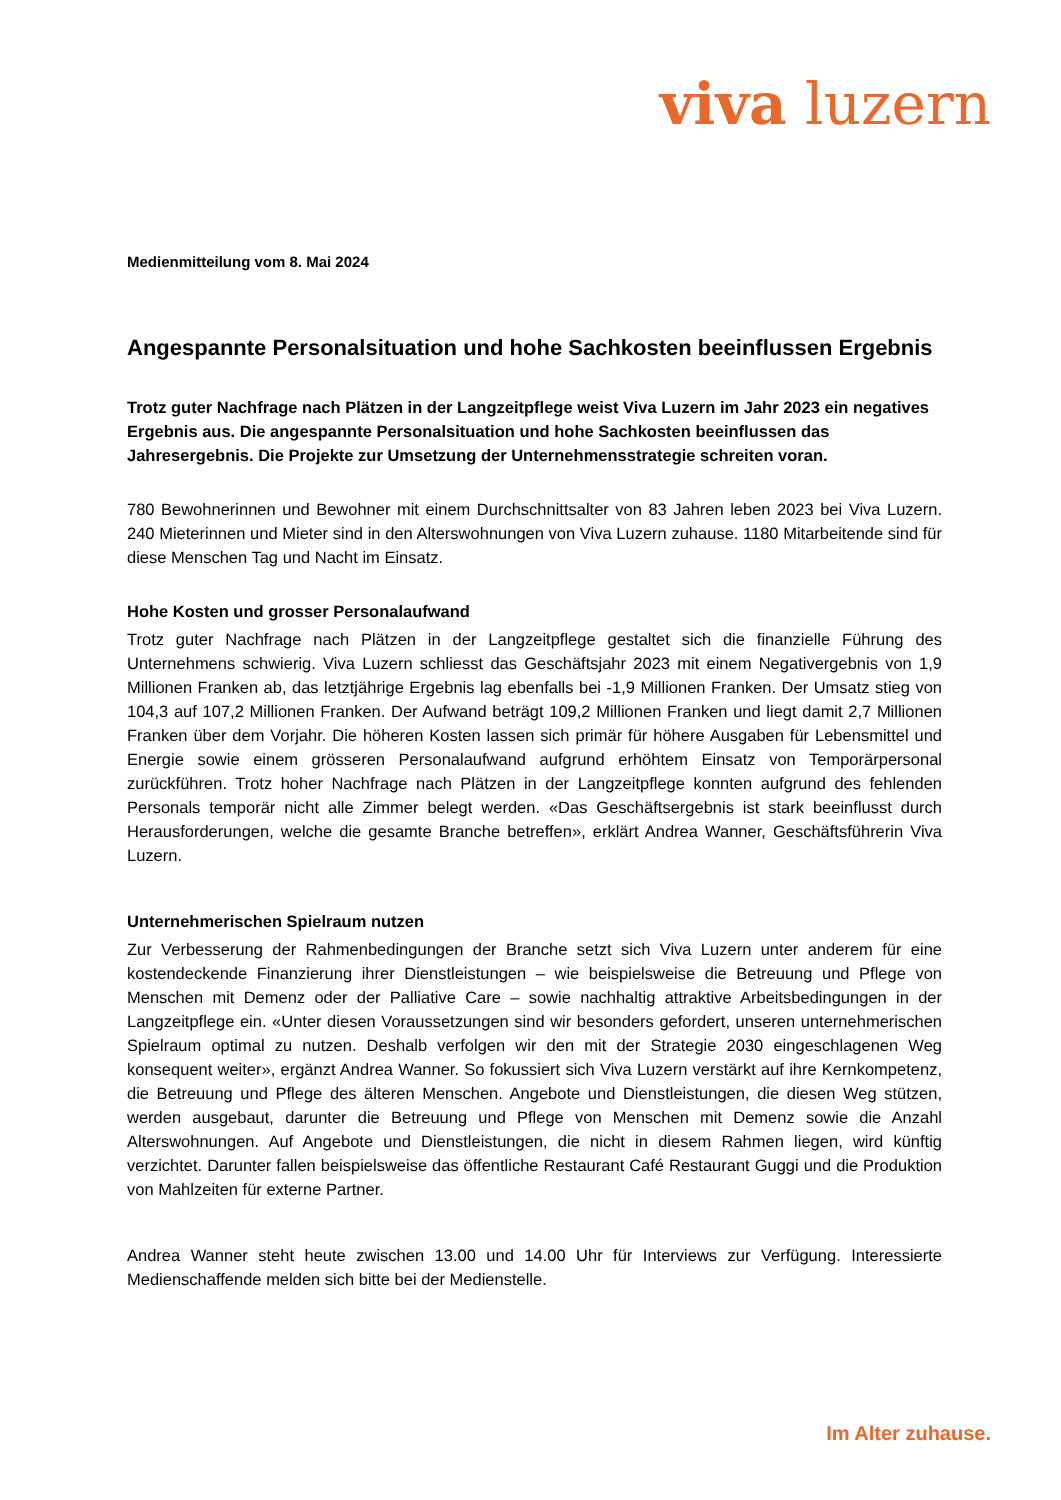viva luzern
Medienmitteilung vom 8. Mai 2024
Angespannte Personalsituation und hohe Sachkosten beeinflussen Ergebnis
Trotz guter Nachfrage nach Plätzen in der Langzeitpflege weist Viva Luzern im Jahr 2023 ein negatives Ergebnis aus. Die angespannte Personalsituation und hohe Sachkosten beeinflussen das Jahresergebnis. Die Projekte zur Umsetzung der Unternehmensstrategie schreiten voran.
780 Bewohnerinnen und Bewohner mit einem Durchschnittsalter von 83 Jahren leben 2023 bei Viva Luzern. 240 Mieterinnen und Mieter sind in den Alterswohnungen von Viva Luzern zuhause. 1180 Mitarbeitende sind für diese Menschen Tag und Nacht im Einsatz.
Hohe Kosten und grosser Personalaufwand
Trotz guter Nachfrage nach Plätzen in der Langzeitpflege gestaltet sich die finanzielle Führung des Unternehmens schwierig. Viva Luzern schliesst das Geschäftsjahr 2023 mit einem Negativergebnis von 1,9 Millionen Franken ab, das letztjährige Ergebnis lag ebenfalls bei -1,9 Millionen Franken. Der Umsatz stieg von 104,3 auf 107,2 Millionen Franken. Der Aufwand beträgt 109,2 Millionen Franken und liegt damit 2,7 Millionen Franken über dem Vorjahr. Die höheren Kosten lassen sich primär für höhere Ausgaben für Lebensmittel und Energie sowie einem grösseren Personalaufwand aufgrund erhöhtem Einsatz von Temporärpersonal zurückführen. Trotz hoher Nachfrage nach Plätzen in der Langzeitpflege konnten aufgrund des fehlenden Personals temporär nicht alle Zimmer belegt werden. «Das Geschäftsergebnis ist stark beeinflusst durch Herausforderungen, welche die gesamte Branche betreffen», erklärt Andrea Wanner, Geschäftsführerin Viva Luzern.
Unternehmerischen Spielraum nutzen
Zur Verbesserung der Rahmenbedingungen der Branche setzt sich Viva Luzern unter anderem für eine kostendeckende Finanzierung ihrer Dienstleistungen – wie beispielsweise die Betreuung und Pflege von Menschen mit Demenz oder der Palliative Care – sowie nachhaltig attraktive Arbeitsbedingungen in der Langzeitpflege ein. «Unter diesen Voraussetzungen sind wir besonders gefordert, unseren unternehmerischen Spielraum optimal zu nutzen. Deshalb verfolgen wir den mit der Strategie 2030 eingeschlagenen Weg konsequent weiter», ergänzt Andrea Wanner. So fokussiert sich Viva Luzern verstärkt auf ihre Kernkompetenz, die Betreuung und Pflege des älteren Menschen. Angebote und Dienstleistungen, die diesen Weg stützen, werden ausgebaut, darunter die Betreuung und Pflege von Menschen mit Demenz sowie die Anzahl Alterswohnungen. Auf Angebote und Dienstleistungen, die nicht in diesem Rahmen liegen, wird künftig verzichtet. Darunter fallen beispielsweise das öffentliche Restaurant Café Restaurant Guggi und die Produktion von Mahlzeiten für externe Partner.
Andrea Wanner steht heute zwischen 13.00 und 14.00 Uhr für Interviews zur Verfügung. Interessierte Medienschaffende melden sich bitte bei der Medienstelle.
Im Alter zuhause.